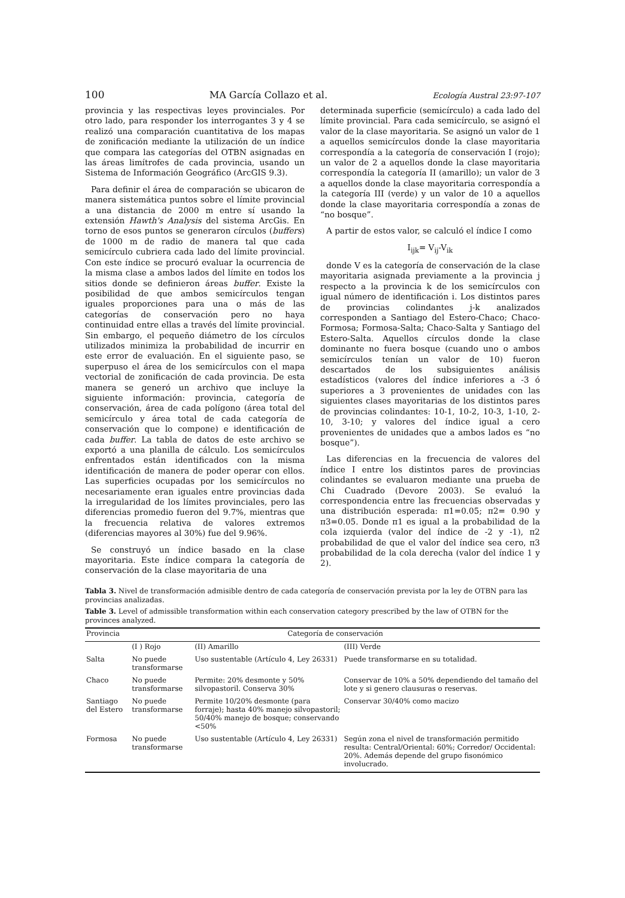100 MA García Collazo et al. Ecología Austral 23:97-107
provincia y las respectivas leyes provinciales. Por otro lado, para responder los interrogantes 3 y 4 se realizó una comparación cuantitativa de los mapas de zonificación mediante la utilización de un índice que compara las categorías del OTBN asignadas en las áreas limítrofes de cada provincia, usando un Sistema de Información Geográfico (ArcGIS 9.3).
Para definir el área de comparación se ubicaron de manera sistemática puntos sobre el límite provincial a una distancia de 2000 m entre sí usando la extensión Hawth's Analysis del sistema ArcGis. En torno de esos puntos se generaron círculos (buffers) de 1000 m de radio de manera tal que cada semicírculo cubriera cada lado del límite provincial. Con este índice se procuró evaluar la ocurrencia de la misma clase a ambos lados del límite en todos los sitios donde se definieron áreas buffer. Existe la posibilidad de que ambos semicírculos tengan iguales proporciones para una o más de las categorías de conservación pero no haya continuidad entre ellas a través del límite provincial. Sin embargo, el pequeño diámetro de los círculos utilizados minimiza la probabilidad de incurrir en este error de evaluación. En el siguiente paso, se superpuso el área de los semicírculos con el mapa vectorial de zonificación de cada provincia. De esta manera se generó un archivo que incluye la siguiente información: provincia, categoría de conservación, área de cada polígono (área total del semicírculo y área total de cada categoría de conservación que lo compone) e identificación de cada buffer. La tabla de datos de este archivo se exportó a una planilla de cálculo. Los semicírculos enfrentados están identificados con la misma identificación de manera de poder operar con ellos. Las superficies ocupadas por los semicírculos no necesariamente eran iguales entre provincias dada la irregularidad de los límites provinciales, pero las diferencias promedio fueron del 9.7%, mientras que la frecuencia relativa de valores extremos (diferencias mayores al 30%) fue del 9.96%.
Se construyó un índice basado en la clase mayoritaria. Este índice compara la categoría de conservación de la clase mayoritaria de una
determinada superficie (semicírculo) a cada lado del límite provincial. Para cada semicírculo, se asignó el valor de la clase mayoritaria. Se asignó un valor de 1 a aquellos semicírculos donde la clase mayoritaria correspondía a la categoría de conservación I (rojo); un valor de 2 a aquellos donde la clase mayoritaria correspondía la categoría II (amarillo); un valor de 3 a aquellos donde la clase mayoritaria correspondía a la categoría III (verde) y un valor de 10 a aquellos donde la clase mayoritaria correspondía a zonas de “no bosque”.
A partir de estos valor, se calculó el índice I como
I<sub>ijk</sub>= V<sub>ij</sub>-V<sub>ik</sub>
donde V es la categoría de conservación de la clase mayoritaria asignada previamente a la provincia j respecto a la provincia k de los semicírculos con igual número de identificación i. Los distintos pares de provincias colindantes j-k analizados corresponden a Santiago del Estero-Chaco; Chaco-Formosa; Formosa-Salta; Chaco-Salta y Santiago del Estero-Salta. Aquellos círculos donde la clase dominante no fuera bosque (cuando uno o ambos semicírculos tenían un valor de 10) fueron descartados de los subsiguientes análisis estadísticos (valores del índice inferiores a -3 ó superiores a 3 provenientes de unidades con las siguientes clases mayoritarias de los distintos pares de provincias colindantes: 10-1, 10-2, 10-3, 1-10, 2-10, 3-10; y valores del índice igual a cero provenientes de unidades que a ambos lados es “no bosque”).
Las diferencias en la frecuencia de valores del índice I entre los distintos pares de provincias colindantes se evaluaron mediante una prueba de Chi Cuadrado (Devore 2003). Se evaluó la correspondencia entre las frecuencias observadas y una distribución esperada: π1=0.05; π2= 0.90 y π3=0.05. Donde π1 es igual a la probabilidad de la cola izquierda (valor del índice de -2 y -1), π2 probabilidad de que el valor del índice sea cero, π3 probabilidad de la cola derecha (valor del índice 1 y 2).
Tabla 3. Nivel de transformación admisible dentro de cada categoría de conservación prevista por la ley de OTBN para las provincias analizadas.
Table 3. Level of admissible transformation within each conservation category prescribed by the law of OTBN for the provinces analyzed.
| Provincia | Categoría de conservación | | |
| --- | --- | --- | --- |
| | (I ) Rojo | (II) Amarillo | (III) Verde |
| Salta | No puede transformarse | Uso sustentable (Artículo 4, Ley 26331) | Puede transformarse en su totalidad. |
| Chaco | No puede transformarse | Permite: 20% desmonte y 50% silvopastoril. Conserva 30% | Conservar de 10% a 50% dependiendo del tamaño del lote y si genero clausuras o reservas. |
| Santiago del Estero | No puede transformarse | Permite 10/20% desmonte (para forraje); hasta 40% manejo silvopastoril; 50/40% manejo de bosque; conservando <50% | Conservar 30/40% como macizo |
| Formosa | No puede transformarse | Uso sustentable (Artículo 4, Ley 26331) | Según zona el nivel de transformación permitido resulta: Central/Oriental: 60%; Corredor/ Occidental: 20%. Además depende del grupo fisonómico involucrado. |